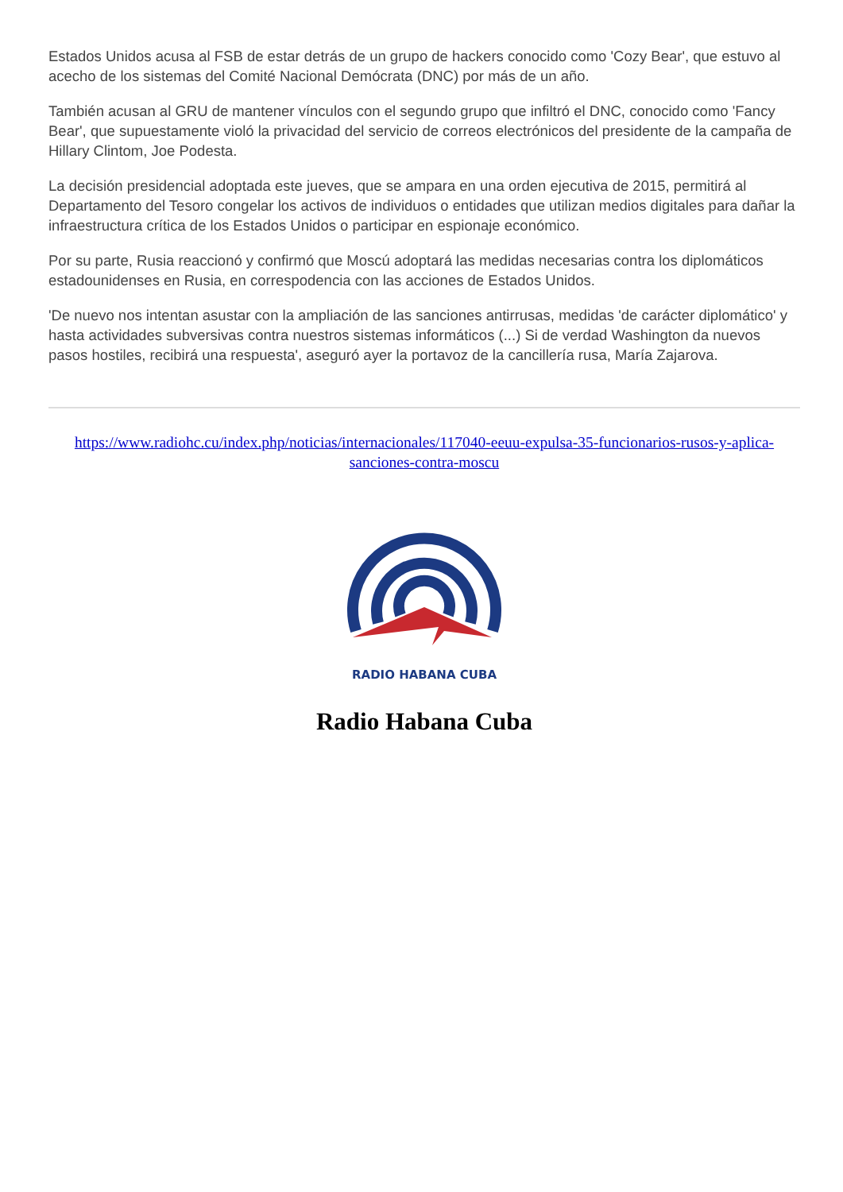Estados Unidos acusa al FSB de estar detrás de un grupo de hackers conocido como 'Cozy Bear', que estuvo al acecho de los sistemas del Comité Nacional Demócrata (DNC) por más de un año.
También acusan al GRU de mantener vínculos con el segundo grupo que infiltró el DNC, conocido como 'Fancy Bear', que supuestamente violó la privacidad del servicio de correos electrónicos del presidente de la campaña de Hillary Clintom, Joe Podesta.
La decisión presidencial adoptada este jueves, que se ampara en una orden ejecutiva de 2015, permitirá al Departamento del Tesoro congelar los activos de individuos o entidades que utilizan medios digitales para dañar la infraestructura crítica de los Estados Unidos o participar en espionaje económico.
Por su parte, Rusia reaccionó y confirmó que Moscú adoptará las medidas necesarias contra los diplomáticos estadounidenses en Rusia, en correspodencia con las acciones de Estados Unidos.
'De nuevo nos intentan asustar con la ampliación de las sanciones antirrusas, medidas 'de carácter diplomático' y hasta actividades subversivas contra nuestros sistemas informáticos (...) Si de verdad Washington da nuevos pasos hostiles, recibirá una respuesta', aseguró ayer la portavoz de la cancillería rusa, María Zajarova.
https://www.radiohc.cu/index.php/noticias/internacionales/117040-eeuu-expulsa-35-funcionarios-rusos-y-aplica-sanciones-contra-moscu
RADIO HABANA CUBA
Radio Habana Cuba